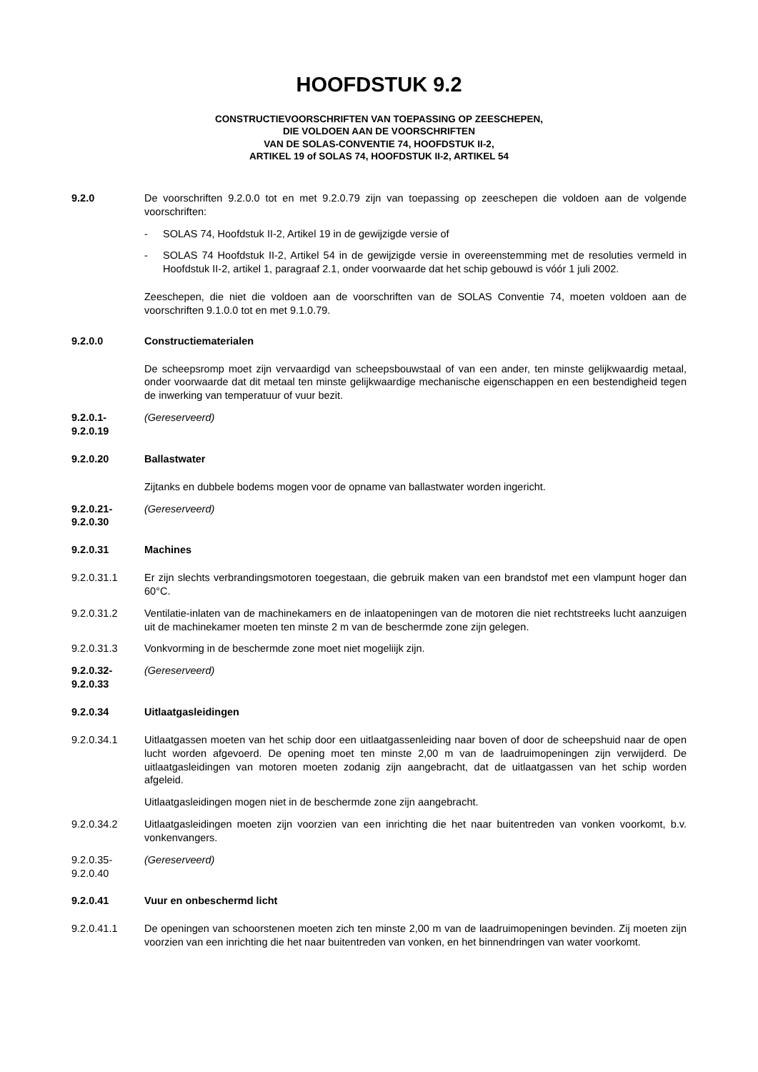HOOFDSTUK 9.2
CONSTRUCTIEVOORSCHRIFTEN VAN TOEPASSING OP ZEESCHEPEN,
DIE VOLDOEN AAN DE VOORSCHRIFTEN
VAN DE SOLAS-CONVENTIE 74, HOOFDSTUK II-2,
ARTIKEL 19 of SOLAS 74, HOOFDSTUK II-2, ARTIKEL 54
9.2.0 De voorschriften 9.2.0.0 tot en met 9.2.0.79 zijn van toepassing op zeeschepen die voldoen aan de volgende voorschriften:
- SOLAS 74, Hoofdstuk II-2, Artikel 19 in de gewijzigde versie of
- SOLAS 74 Hoofdstuk II-2, Artikel 54 in de gewijzigde versie in overeenstemming met de resoluties vermeld in Hoofdstuk II-2, artikel 1, paragraaf 2.1, onder voorwaarde dat het schip gebouwd is vóór 1 juli 2002.
Zeeschepen, die niet die voldoen aan de voorschriften van de SOLAS Conventie 74, moeten voldoen aan de voorschriften 9.1.0.0 tot en met 9.1.0.79.
9.2.0.0 Constructiematerialen
De scheepsromp moet zijn vervaardigd van scheepsbouwstaal of van een ander, ten minste gelijkwaardig metaal, onder voorwaarde dat dit metaal ten minste gelijkwaardige mechanische eigenschappen en een bestendigheid tegen de inwerking van temperatuur of vuur bezit.
9.2.0.1-
9.2.0.19
(Gereserveerd)
9.2.0.20 Ballastwater
Zijtanks en dubbele bodems mogen voor de opname van ballastwater worden ingericht.
9.2.0.21-
9.2.0.30
(Gereserveerd)
9.2.0.31 Machines
9.2.0.31.1 Er zijn slechts verbrandingsmotoren toegestaan, die gebruik maken van een brandstof met een vlampunt hoger dan 60°C.
9.2.0.31.2 Ventilatie-inlaten van de machinekamers en de inlaatopeningen van de motoren die niet rechtstreeks lucht aanzuigen uit de machinekamer moeten ten minste 2 m van de beschermde zone zijn gelegen.
9.2.0.31.3 Vonkvorming in de beschermde zone moet niet mogeliijk zijn.
9.2.0.32-
9.2.0.33
(Gereserveerd)
9.2.0.34 Uitlaatgasleidingen
9.2.0.34.1 Uitlaatgassen moeten van het schip door een uitlaatgassenleiding naar boven of door de scheepshuid naar de open lucht worden afgevoerd. De opening moet ten minste 2,00 m van de laadruimopeningen zijn verwijderd. De uitlaatgasleidingen van motoren moeten zodanig zijn aangebracht, dat de uitlaatgassen van het schip worden afgeleid.
Uitlaatgasleidingen mogen niet in de beschermde zone zijn aangebracht.
9.2.0.34.2 Uitlaatgasleidingen moeten zijn voorzien van een inrichting die het naar buitentreden van vonken voorkomt, b.v. vonkenvangers.
9.2.0.35-
9.2.0.40
(Gereserveerd)
9.2.0.41 Vuur en onbeschermd licht
9.2.0.41.1 De openingen van schoorstenen moeten zich ten minste 2,00 m van de laadruimopeningen bevinden. Zij moeten zijn voorzien van een inrichting die het naar buitentreden van vonken, en het binnendringen van water voorkomt.